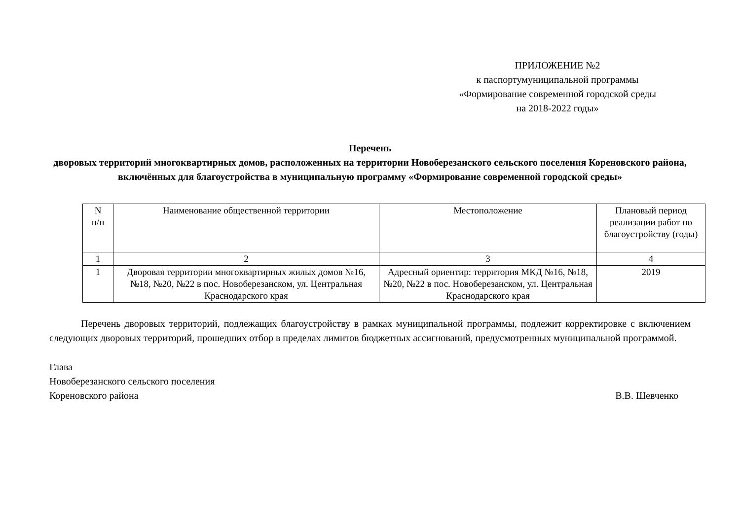ПРИЛОЖЕНИЕ №2
к паспортумуниципальной программы
«Формирование современной городской среды
на 2018-2022 годы»
Перечень
дворовых территорий многоквартирных домов, расположенных на территории Новоберезанского сельского поселения Кореновского района, включённых для благоустройства в муниципальную программу «Формирование современной городской среды»
| N п/п | Наименование общественной территории | Местоположение | Плановый период реализации работ по благоустройству (годы) |
| 1 | 2 | 3 | 4 |
| 1 | Дворовая территории многоквартирных жилых домов №16, №18, №20, №22 в пос. Новоберезанском, ул. Центральная Краснодарского края | Адресный ориентир: территория МКД №16, №18, №20, №22 в пос. Новоберезанском, ул. Центральная Краснодарского края | 2019 |
Перечень дворовых территорий, подлежащих благоустройству в рамках муниципальной программы, подлежит корректировке с включением следующих дворовых территорий, прошедших отбор в пределах лимитов бюджетных ассигнований, предусмотренных муниципальной программой.
Глава
Новоберезанского сельского поселения
Кореновского района В.В. Шевченко